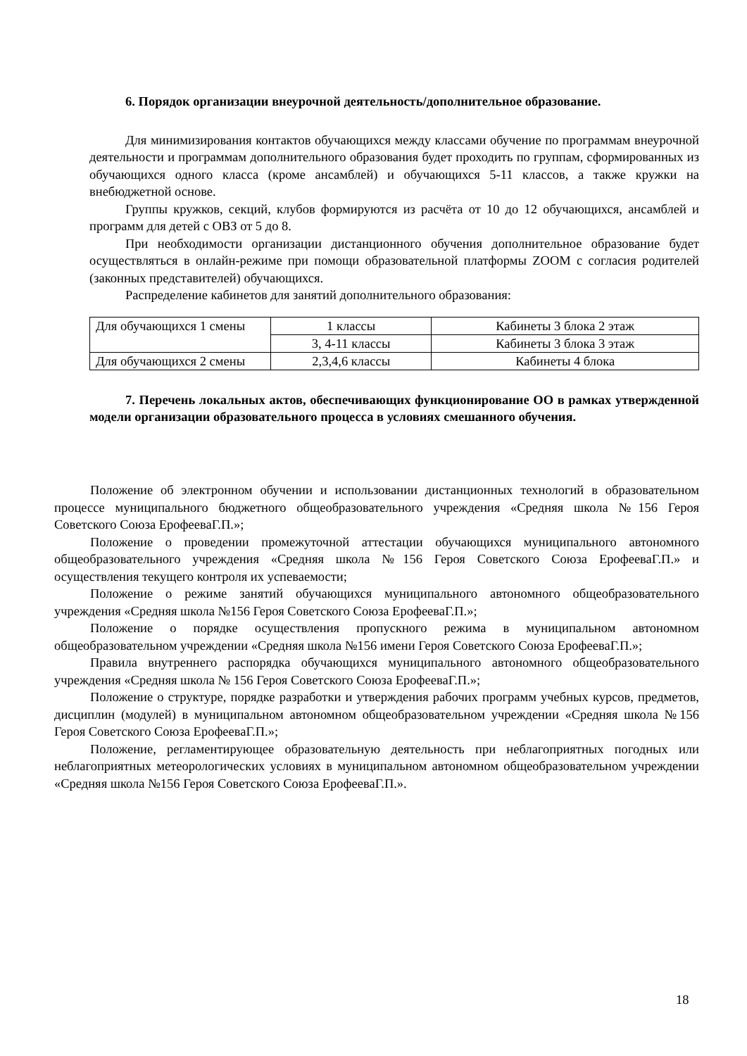6. Порядок организации внеурочной деятельность/дополнительное образование.
Для минимизирования контактов обучающихся между классами обучение по программам внеурочной деятельности и программам дополнительного образования будет проходить по группам, сформированных из обучающихся одного класса (кроме ансамблей) и обучающихся 5-11 классов, а также кружки на внебюджетной основе.
Группы кружков, секций, клубов формируются из расчёта от 10 до 12 обучающихся, ансамблей и программ для детей с ОВЗ от 5 до 8.
При необходимости организации дистанционного обучения дополнительное образование будет осуществляться в онлайн-режиме при помощи образовательной платформы ZOOM с согласия родителей (законных представителей) обучающихся.
Распределение кабинетов для занятий дополнительного образования:
| Для обучающихся 1 смены | 1 классы | Кабинеты 3 блока 2 этаж |
| | 3, 4-11 классы | Кабинеты 3 блока 3 этаж |
| Для обучающихся 2 смены | 2,3,4,6 классы | Кабинеты 4 блока |
7. Перечень локальных актов, обеспечивающих функционирование ОО в рамках утвержденной модели организации образовательного процесса в условиях смешанного обучения.
Положение об электронном обучении и использовании дистанционных технологий в образовательном процессе муниципального бюджетного общеобразовательного учреждения «Средняя школа №156 Героя Советского Союза ЕрофееваГ.П.»;
Положение о проведении промежуточной аттестации обучающихся муниципального автономного общеобразовательного учреждения «Средняя школа №156 Героя Советского Союза ЕрофееваГ.П.» и осуществления текущего контроля их успеваемости;
Положение о режиме занятий обучающихся муниципального автономного общеобразовательного учреждения «Средняя школа №156 Героя Советского Союза ЕрофееваГ.П.»;
Положение о порядке осуществления пропускного режима в муниципальном автономном общеобразовательном учреждении «Средняя школа №156 имени Героя Советского Союза ЕрофееваГ.П.»;
Правила внутреннего распорядка обучающихся муниципального автономного общеобразовательного учреждения «Средняя школа № 156 Героя Советского Союза ЕрофееваГ.П.»;
Положение о структуре, порядке разработки и утверждения рабочих программ учебных курсов, предметов, дисциплин (модулей) в муниципальном автономном общеобразовательном учреждении «Средняя школа №156 Героя Советского Союза ЕрофееваГ.П.»;
Положение, регламентирующее образовательную деятельность при неблагоприятных погодных или неблагоприятных метеорологических условиях в муниципальном автономном общеобразовательном учреждении «Средняя школа №156 Героя Советского Союза ЕрофееваГ.П.».
18